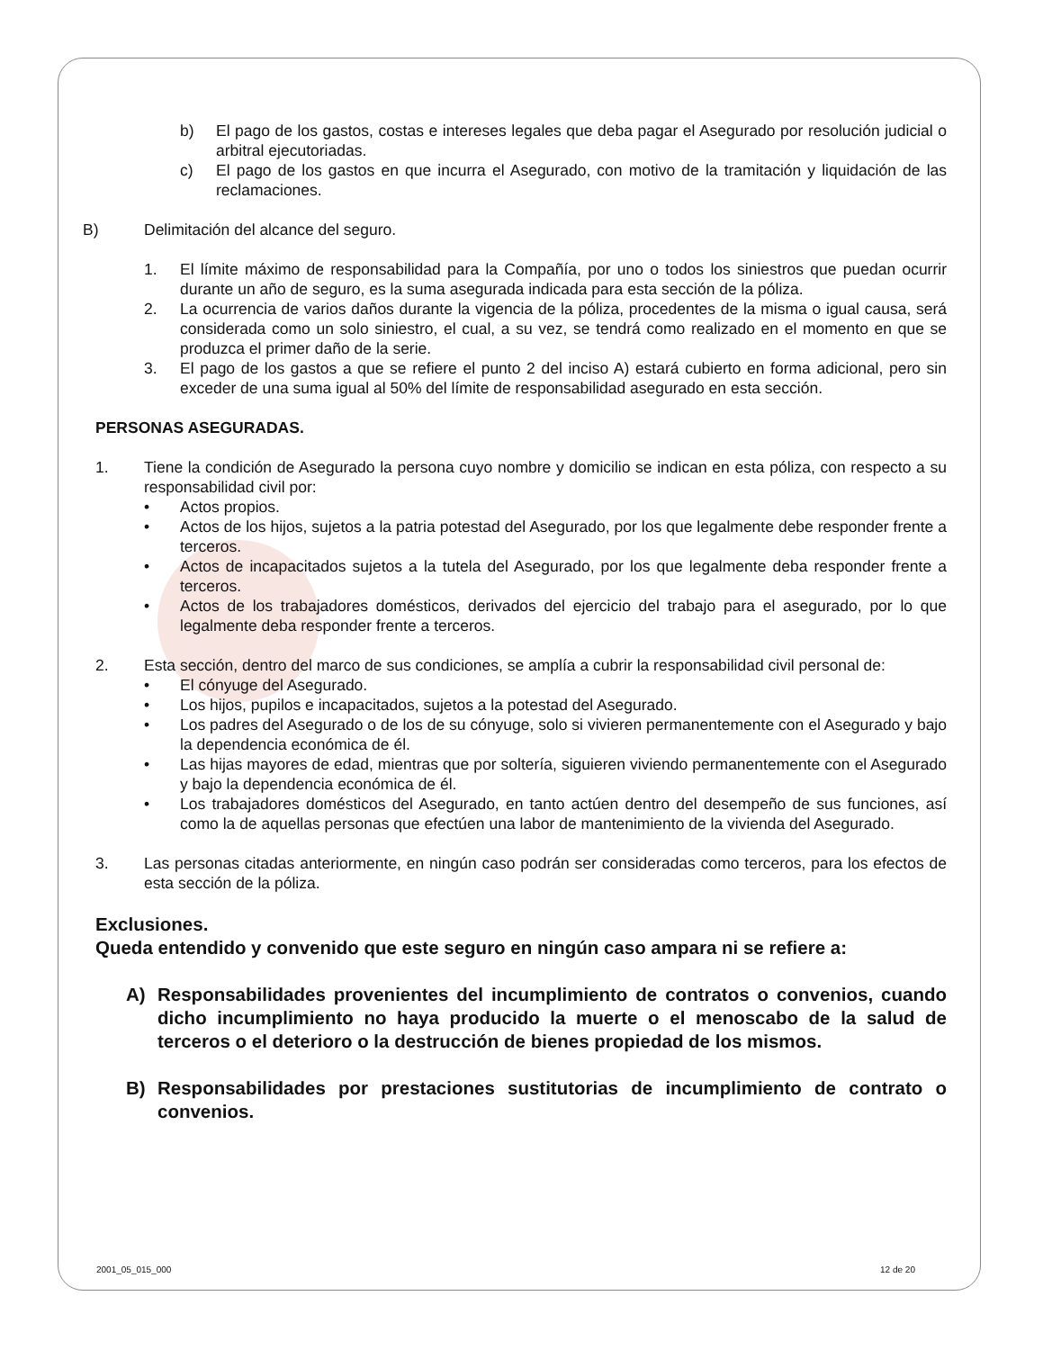b) El pago de los gastos, costas e intereses legales que deba pagar el Asegurado por resolución judicial o arbitral ejecutoriadas.
c) El pago de los gastos en que incurra el Asegurado, con motivo de la tramitación y liquidación de las reclamaciones.
B) Delimitación del alcance del seguro.
1. El límite máximo de responsabilidad para la Compañía, por uno o todos los siniestros que puedan ocurrir durante un año de seguro, es la suma asegurada indicada para esta sección de la póliza.
2. La ocurrencia de varios daños durante la vigencia de la póliza, procedentes de la misma o igual causa, será considerada como un solo siniestro, el cual, a su vez, se tendrá como realizado en el momento en que se produzca el primer daño de la serie.
3. El pago de los gastos a que se refiere el punto 2 del inciso A) estará cubierto en forma adicional, pero sin exceder de una suma igual al 50% del límite de responsabilidad asegurado en esta sección.
PERSONAS ASEGURADAS.
1. Tiene la condición de Asegurado la persona cuyo nombre y domicilio se indican en esta póliza, con respecto a su responsabilidad civil por:
• Actos propios.
• Actos de los hijos, sujetos a la patria potestad del Asegurado, por los que legalmente debe responder frente a terceros.
• Actos de incapacitados sujetos a la tutela del Asegurado, por los que legalmente deba responder frente a terceros.
• Actos de los trabajadores domésticos, derivados del ejercicio del trabajo para el asegurado, por lo que legalmente deba responder frente a terceros.
2. Esta sección, dentro del marco de sus condiciones, se amplía a cubrir la responsabilidad civil personal de:
• El cónyuge del Asegurado.
• Los hijos, pupilos e incapacitados, sujetos a la potestad del Asegurado.
• Los padres del Asegurado o de los de su cónyuge, solo si vivieren permanentemente con el Asegurado y bajo la dependencia económica de él.
• Las hijas mayores de edad, mientras que por soltería, siguieren viviendo permanentemente con el Asegurado y bajo la dependencia económica de él.
• Los trabajadores domésticos del Asegurado, en tanto actúen dentro del desempeño de sus funciones, así como la de aquellas personas que efectúen una labor de mantenimiento de la vivienda del Asegurado.
3. Las personas citadas anteriormente, en ningún caso podrán ser consideradas como terceros, para los efectos de esta sección de la póliza.
Exclusiones.
Queda entendido y convenido que este seguro en ningún caso ampara ni se refiere a:
A) Responsabilidades provenientes del incumplimiento de contratos o convenios, cuando dicho incumplimiento no haya producido la muerte o el menoscabo de la salud de terceros o el deterioro o la destrucción de bienes propiedad de los mismos.
B) Responsabilidades por prestaciones sustitutorias de incumplimiento de contrato o convenios.
2001_05_015_000 12 de 20